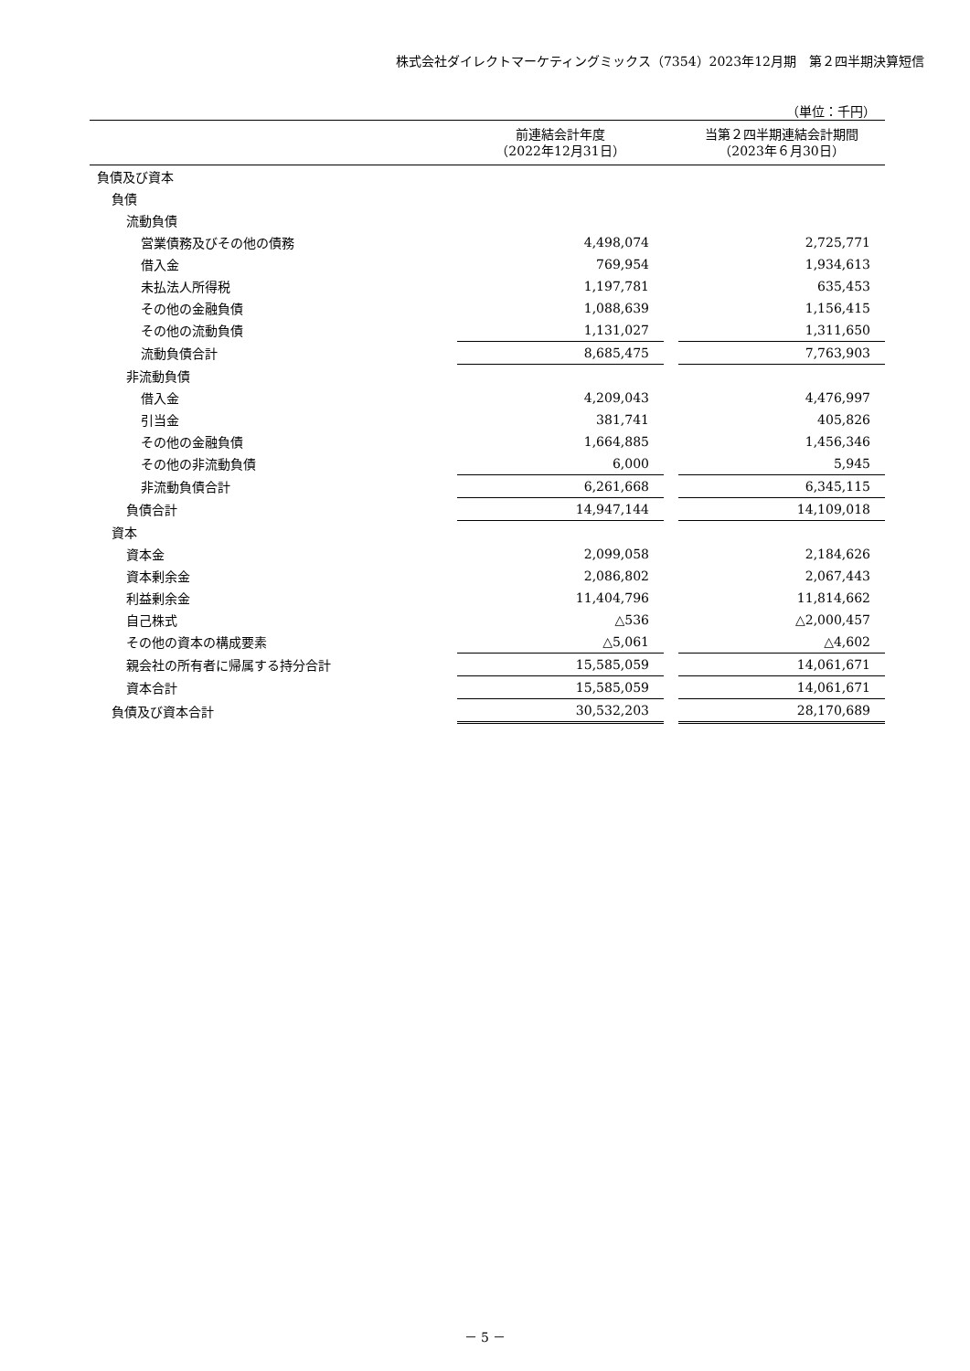株式会社ダイレクトマーケティングミックス（7354）2023年12月期　第２四半期決算短信
（単位：千円）
| | 前連結会計年度 （2022年12月31日） | | 当第２四半期連結会計期間 （2023年６月30日） |
| --- | --- | --- | --- |
| 負債及び資本 | | | |
| 負債 | | | |
| 流動負債 | | | |
| 営業債務及びその他の債務 | 4,498,074 | | 2,725,771 |
| 借入金 | 769,954 | | 1,934,613 |
| 未払法人所得税 | 1,197,781 | | 635,453 |
| その他の金融負債 | 1,088,639 | | 1,156,415 |
| その他の流動負債 | 1,131,027 | | 1,311,650 |
| 流動負債合計 | 8,685,475 | | 7,763,903 |
| 非流動負債 | | | |
| 借入金 | 4,209,043 | | 4,476,997 |
| 引当金 | 381,741 | | 405,826 |
| その他の金融負債 | 1,664,885 | | 1,456,346 |
| その他の非流動負債 | 6,000 | | 5,945 |
| 非流動負債合計 | 6,261,668 | | 6,345,115 |
| 負債合計 | 14,947,144 | | 14,109,018 |
| 資本 | | | |
| 資本金 | 2,099,058 | | 2,184,626 |
| 資本剰余金 | 2,086,802 | | 2,067,443 |
| 利益剰余金 | 11,404,796 | | 11,814,662 |
| 自己株式 | △536 | | △2,000,457 |
| その他の資本の構成要素 | △5,061 | | △4,602 |
| 親会社の所有者に帰属する持分合計 | 15,585,059 | | 14,061,671 |
| 資本合計 | 15,585,059 | | 14,061,671 |
| 負債及び資本合計 | 30,532,203 | | 28,170,689 |
－ 5 －